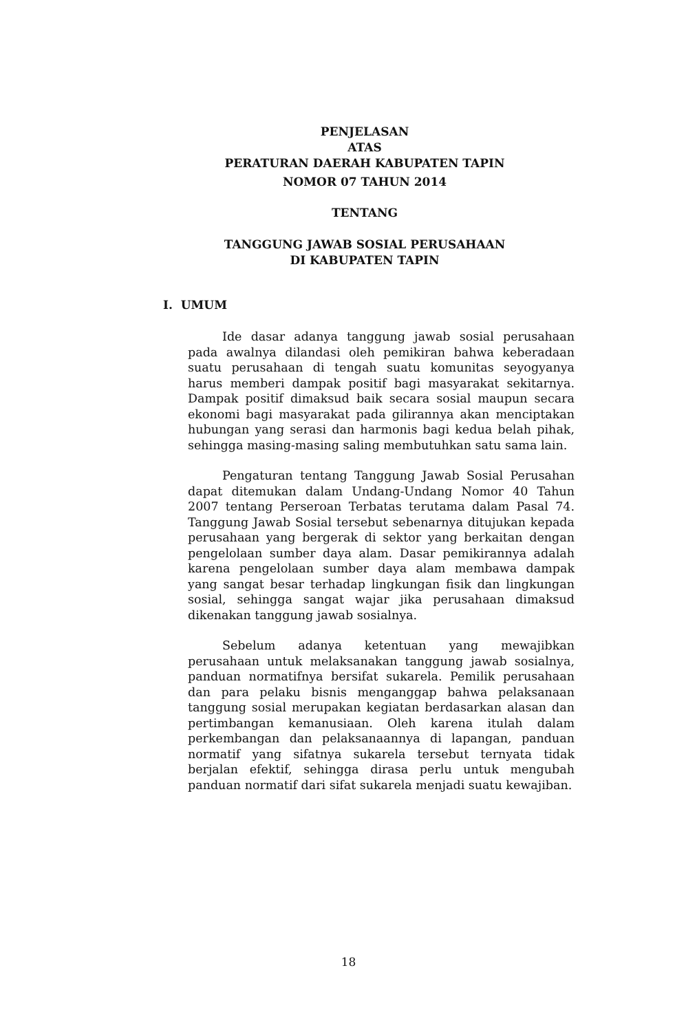PENJELASAN
ATAS
PERATURAN DAERAH KABUPATEN TAPIN
NOMOR 07 TAHUN 2014
TENTANG
TANGGUNG JAWAB SOSIAL PERUSAHAAN
DI KABUPATEN TAPIN
I. UMUM
Ide dasar adanya tanggung jawab sosial perusahaan pada awalnya dilandasi oleh pemikiran bahwa keberadaan suatu perusahaan di tengah suatu komunitas seyogyanya harus memberi dampak positif bagi masyarakat sekitarnya. Dampak positif dimaksud baik secara sosial maupun secara ekonomi bagi masyarakat pada gilirannya akan menciptakan hubungan yang serasi dan harmonis bagi kedua belah pihak, sehingga masing-masing saling membutuhkan satu sama lain.
Pengaturan tentang Tanggung Jawab Sosial Perusahan dapat ditemukan dalam Undang-Undang Nomor 40 Tahun 2007 tentang Perseroan Terbatas terutama dalam Pasal 74. Tanggung Jawab Sosial tersebut sebenarnya ditujukan kepada perusahaan yang bergerak di sektor yang berkaitan dengan pengelolaan sumber daya alam. Dasar pemikirannya adalah karena pengelolaan sumber daya alam membawa dampak yang sangat besar terhadap lingkungan fisik dan lingkungan sosial, sehingga sangat wajar jika perusahaan dimaksud dikenakan tanggung jawab sosialnya.
Sebelum adanya ketentuan yang mewajibkan perusahaan untuk melaksanakan tanggung jawab sosialnya, panduan normatifnya bersifat sukarela. Pemilik perusahaan dan para pelaku bisnis menganggap bahwa pelaksanaan tanggung sosial merupakan kegiatan berdasarkan alasan dan pertimbangan kemanusiaan. Oleh karena itulah dalam perkembangan dan pelaksanaannya di lapangan, panduan normatif yang sifatnya sukarela tersebut ternyata tidak berjalan efektif, sehingga dirasa perlu untuk mengubah panduan normatif dari sifat sukarela menjadi suatu kewajiban.
18